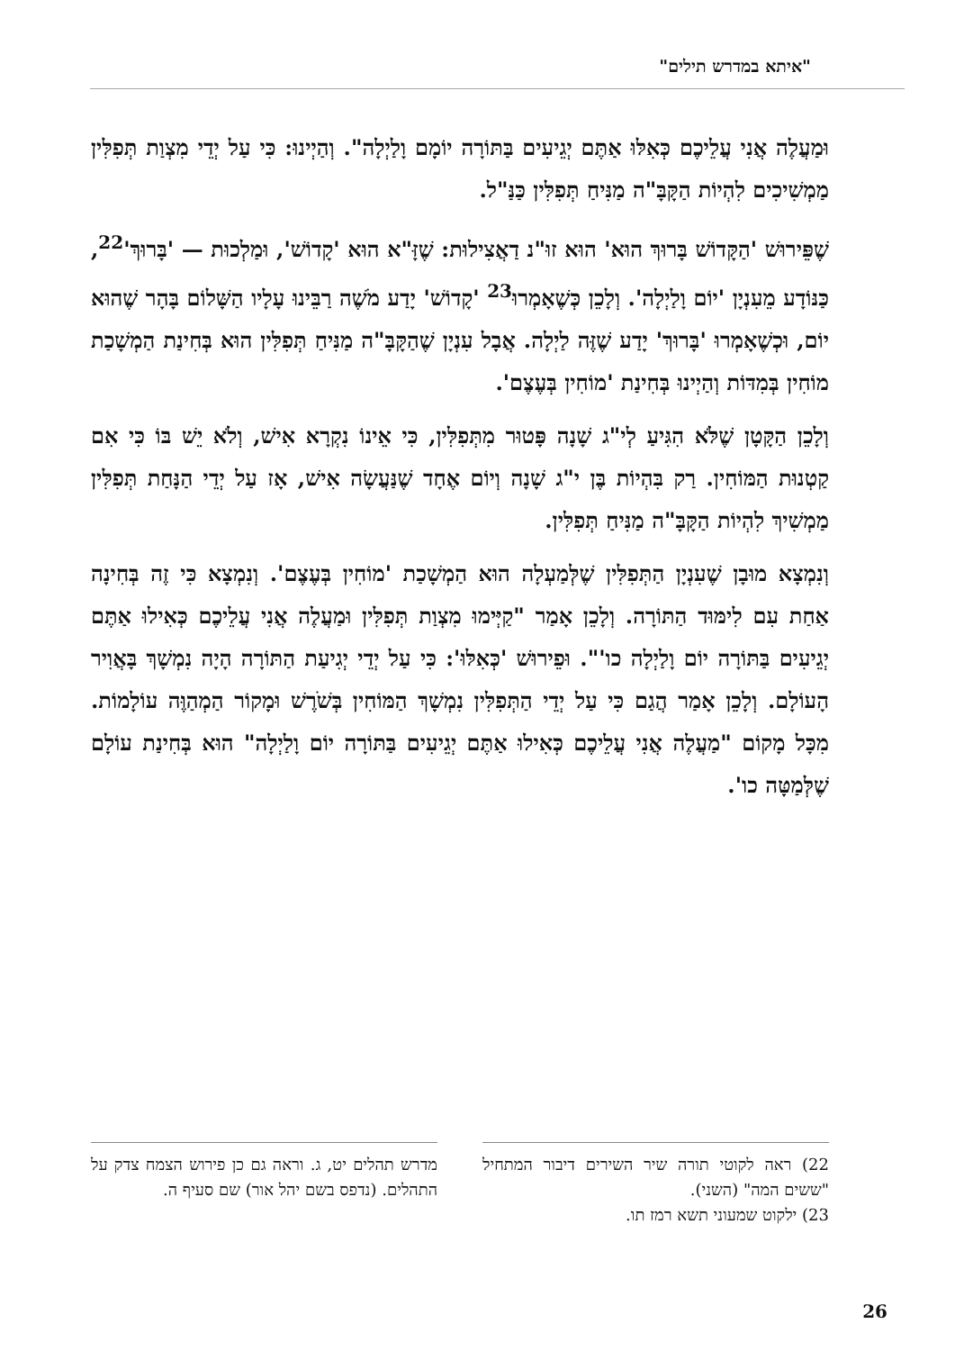"איתא במדרש תילים"
וּמַעֲלֶה אֲנִי עֲלֵיכֶם כְּאִלּוּ אַתֶּם יְגֵיעִים בַּתּוֹרָה יוֹמָם וָלַיְלָה". וְהַיְינוּ: כִּי עַל יְדֵי מִצְוַת תְּפִלִּין מַמְשִׁיכִים לִהְיוֹת הַקָּבָּ"ה מַנִּיחַ תְּפִלִּין כַּנַּ"ל.
שֶׁפֵּירוּשׁ 'הַקָּדוֹשׁ בָּרוּךְ הוּא' הוּא זוּ"נ דַאֲצִילוּת: שֶׁזָּ"א הוּא 'קָדוֹשׁ', וּמַלְכוּת — 'בָּרוּךְ'<sup>22</sup>, כַּנּוֹדָע מֵעִנְיָן 'יוֹם וָלַיְלָה'. וְלָכֵן כְּשֶׁאָמְרוּ<sup>23</sup> 'קָדוֹשׁ' יָדַע מֹשֶׁה רַבֵּינוּ עָלָיו הַשָּׁלוֹם בָּהָר שֶׁהוּא יוֹם, וּכְשֶׁאָמְרוּ 'בָּרוּךְ' יָדַע שֶׁזֶּה לַיְלָה. אֲבָל עִנְיָן שֶׁהַקָּבָּ"ה מַנִּיחַ תְּפִלִּין הוּא בְּחִינַת הַמְשָׁכַת מוֹחִין בְּמִדּוֹת וְהַיְינוּ בְּחִינַת 'מוֹחִין בְּעֶצֶם'.
וְלָכֵן הַקָּטָן שֶׁלֹּא הִגִּיעַ לְי"ג שָׁנָה פָּטוּר מִתְּפִלִּין, כִּי אֵינוֹ נִקְרָא אִישׁ, וְלֹא יֵשׁ בּוֹ כִּי אִם קַטְנוּת הַמּוֹחִין. רַק בִּהְיוֹת בֶּן י"ג שָׁנָה וְיוֹם אֶחָד שֶׁנַּעֲשָׂה אִישׁ, אָז עַל יְדֵי הַנָּחַת תְּפִלִּין מַמְשִׁיךְ לִהְיוֹת הַקָּבָּ"ה מַנִּיחַ תְּפִלִּין.
וְנִמְצָא מוּבָן שֶׁעִנְיָן הַתְּפִלִּין שֶׁלְּמַעְלָה הוּא הַמְשָׁכַת 'מוֹחִין בְּעֶצֶם'. וְנִמְצָא כִּי זֶה בְּחִינָה אַחַת עִם לִימּוּד הַתּוֹרָה. וְלָכֵן אָמַר "קַיְּימוּ מִצְוַת תְּפִלִּין וּמַעֲלֶה אֲנִי עֲלֵיכֶם כְּאִילוּ אַתֶּם יְגֵיעִים בַּתּוֹרָה יוֹם וָלַיְלָה כו'". וּפֵירוּשׁ 'כְּאִלּוּ': כִּי עַל יְדֵי יְגִיעַת הַתּוֹרָה הָיָה נִמְשָׁךְ בָּאֲוִיר הָעוֹלָם. וְלָכֵן אָמַר הֲגַם כִּי עַל יְדֵי הַתְּפִלִּין נִמְשָׁךְ הַמּוֹחִין בְּשֹׁרֶשׁ וּמָקוֹר הַמְהַוֶּה עוֹלָמוֹת. מִכָּל מָקוֹם "מַעֲלֶה אֲנִי עֲלֵיכֶם כְּאִילוּ אַתֶּם יְגֵיעִים בַּתּוֹרָה יוֹם וָלַיְלָה" הוּא בְּחִינַת עוֹלָם שֶׁלְּמַטָּה כו'.
22) ראה לקוטי תורה שיר השירים דיבור המתחיל "ששים המה" (השני).
23) ילקוט שמעוני תשא רמז תו.
מדרש תהלים יט, ג. וראה גם כן פירוש הצמח צדק על התהלים. (נדפס בשם יהל אור) שם סעיף ה.
26